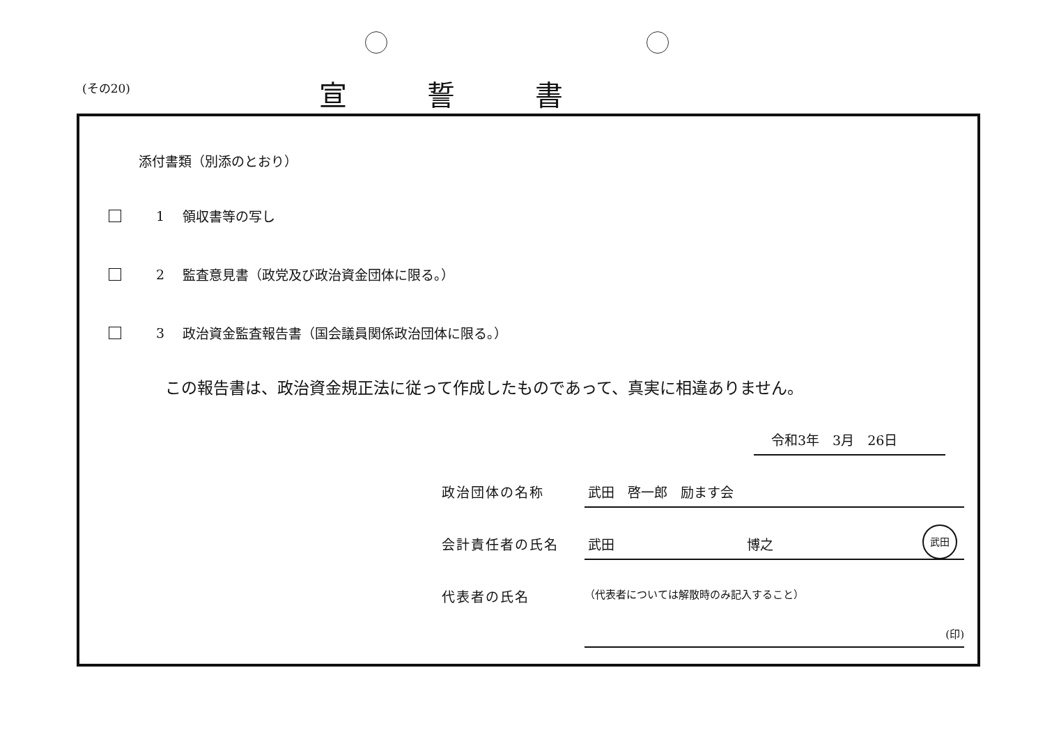(その20)
宣誓書
添付書類（別添のとおり）
1
領収書等の写し
2
監査意見書（政党及び政治資金団体に限る。）
3
政治資金監査報告書（国会議員関係政治団体に限る。）
この報告書は、政治資金規正法に従って作成したものであって、真実に相違ありません。
令和3年　3月　26日
政治団体の名称 武田　啓一郎　励ます会
会計責任者の氏名 武田　　　　　　　　　　博之
武田
代表者の氏名
（代表者については解散時のみ記入すること）
(印)